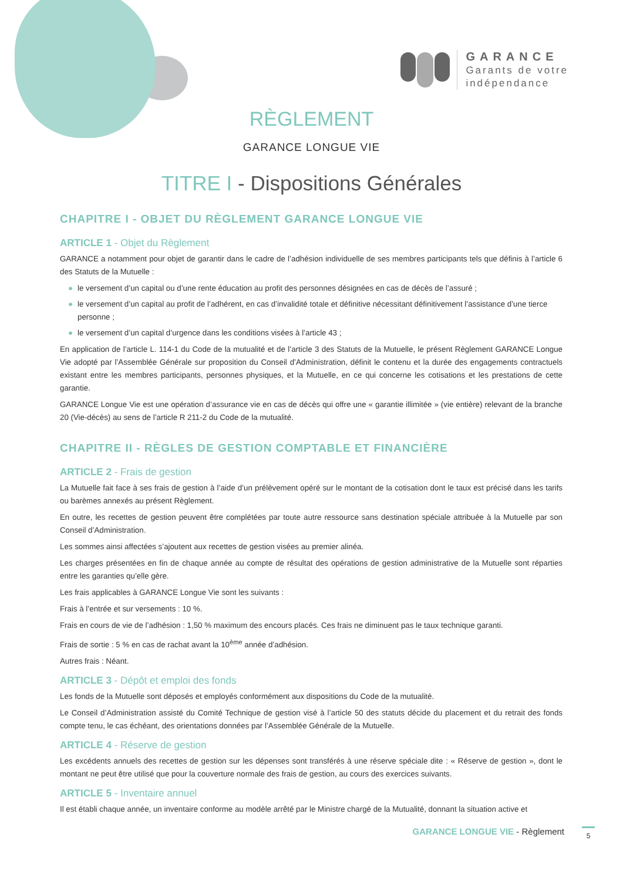GARANCE
Garants de votre
indépendance
RÈGLEMENT
GARANCE LONGUE VIE
TITRE I - Dispositions Générales
CHAPITRE I - OBJET DU RÈGLEMENT GARANCE LONGUE VIE
ARTICLE 1 - Objet du Règlement
GARANCE a notamment pour objet de garantir dans le cadre de l’adhésion individuelle de ses membres participants tels que définis à l’article 6 des Statuts de la Mutuelle :
● le versement d’un capital ou d’une rente éducation au profit des personnes désignées en cas de décès de l’assuré ;
● le versement d’un capital au profit de l’adhérent, en cas d’invalidité totale et définitive nécessitant définitivement l’assistance d’une tierce personne ;
● le versement d’un capital d’urgence dans les conditions visées à l’article 43 ;
En application de l’article L. 114-1 du Code de la mutualité et de l’article 3 des Statuts de la Mutuelle, le présent Règlement GARANCE Longue Vie adopté par l’Assemblée Générale sur proposition du Conseil d’Administration, définit le contenu et la durée des engagements contractuels existant entre les membres participants, personnes physiques, et la Mutuelle, en ce qui concerne les cotisations et les prestations de cette garantie.
GARANCE Longue Vie est une opération d’assurance vie en cas de décès qui offre une « garantie illimitée » (vie entière) relevant de la branche 20 (Vie-décès) au sens de l’article R 211-2 du Code de la mutualité.
CHAPITRE II - RÈGLES DE GESTION COMPTABLE ET FINANCIÈRE
ARTICLE 2 - Frais de gestion
La Mutuelle fait face à ses frais de gestion à l’aide d’un prélèvement opéré sur le montant de la cotisation dont le taux est précisé dans les tarifs ou barèmes annexés au présent Règlement.
En outre, les recettes de gestion peuvent être complétées par toute autre ressource sans destination spéciale attribuée à la Mutuelle par son Conseil d’Administration.
Les sommes ainsi affectées s’ajoutent aux recettes de gestion visées au premier alinéa.
Les charges présentées en fin de chaque année au compte de résultat des opérations de gestion administrative de la Mutuelle sont réparties entre les garanties qu’elle gère.
Les frais applicables à GARANCE Longue Vie sont les suivants :
Frais à l’entrée et sur versements : 10 %.
Frais en cours de vie de l’adhésion : 1,50 % maximum des encours placés. Ces frais ne diminuent pas le taux technique garanti.
Frais de sortie : 5 % en cas de rachat avant la 10<sup>ème</sup> année d’adhésion.
Autres frais : Néant.
ARTICLE 3 - Dépôt et emploi des fonds
Les fonds de la Mutuelle sont déposés et employés conformément aux dispositions du Code de la mutualité.
Le Conseil d’Administration assisté du Comité Technique de gestion visé à l’article 50 des statuts décide du placement et du retrait des fonds compte tenu, le cas échéant, des orientations données par l’Assemblée Générale de la Mutuelle.
ARTICLE 4 - Réserve de gestion
Les excédents annuels des recettes de gestion sur les dépenses sont transférés à une réserve spéciale dite : « Réserve de gestion », dont le montant ne peut être utilisé que pour la couverture normale des frais de gestion, au cours des exercices suivants.
ARTICLE 5 - Inventaire annuel
Il est établi chaque année, un inventaire conforme au modèle arrêté par le Ministre chargé de la Mutualité, donnant la situation active et
GARANCE LONGUE VIE - Règlement 5